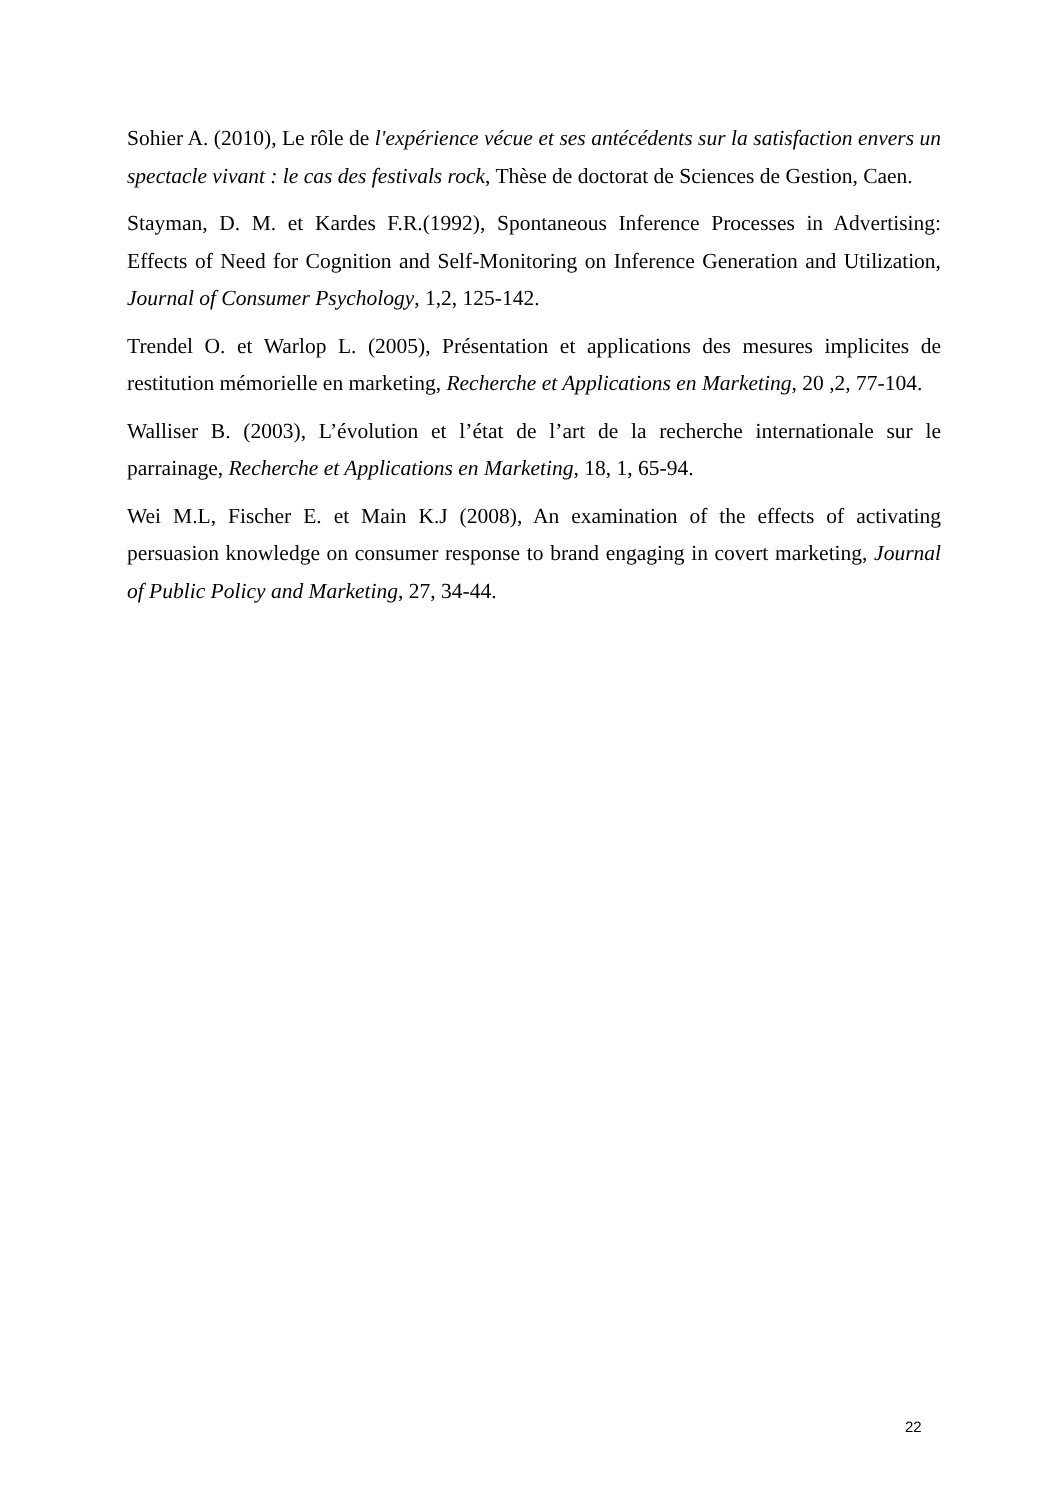Sohier A. (2010), Le rôle de l'expérience vécue et ses antécédents sur la satisfaction envers un spectacle vivant : le cas des festivals rock, Thèse de doctorat de Sciences de Gestion, Caen.
Stayman, D. M. et Kardes F.R.(1992), Spontaneous Inference Processes in Advertising: Effects of Need for Cognition and Self-Monitoring on Inference Generation and Utilization, Journal of Consumer Psychology, 1,2, 125-142.
Trendel O. et Warlop L. (2005), Présentation et applications des mesures implicites de restitution mémorielle en marketing, Recherche et Applications en Marketing, 20 ,2, 77-104.
Walliser B. (2003), L’évolution et l’état de l’art de la recherche internationale sur le parrainage, Recherche et Applications en Marketing, 18, 1, 65-94.
Wei M.L, Fischer E. et Main K.J (2008), An examination of the effects of activating persuasion knowledge on consumer response to brand engaging in covert marketing, Journal of Public Policy and Marketing, 27, 34-44.
22